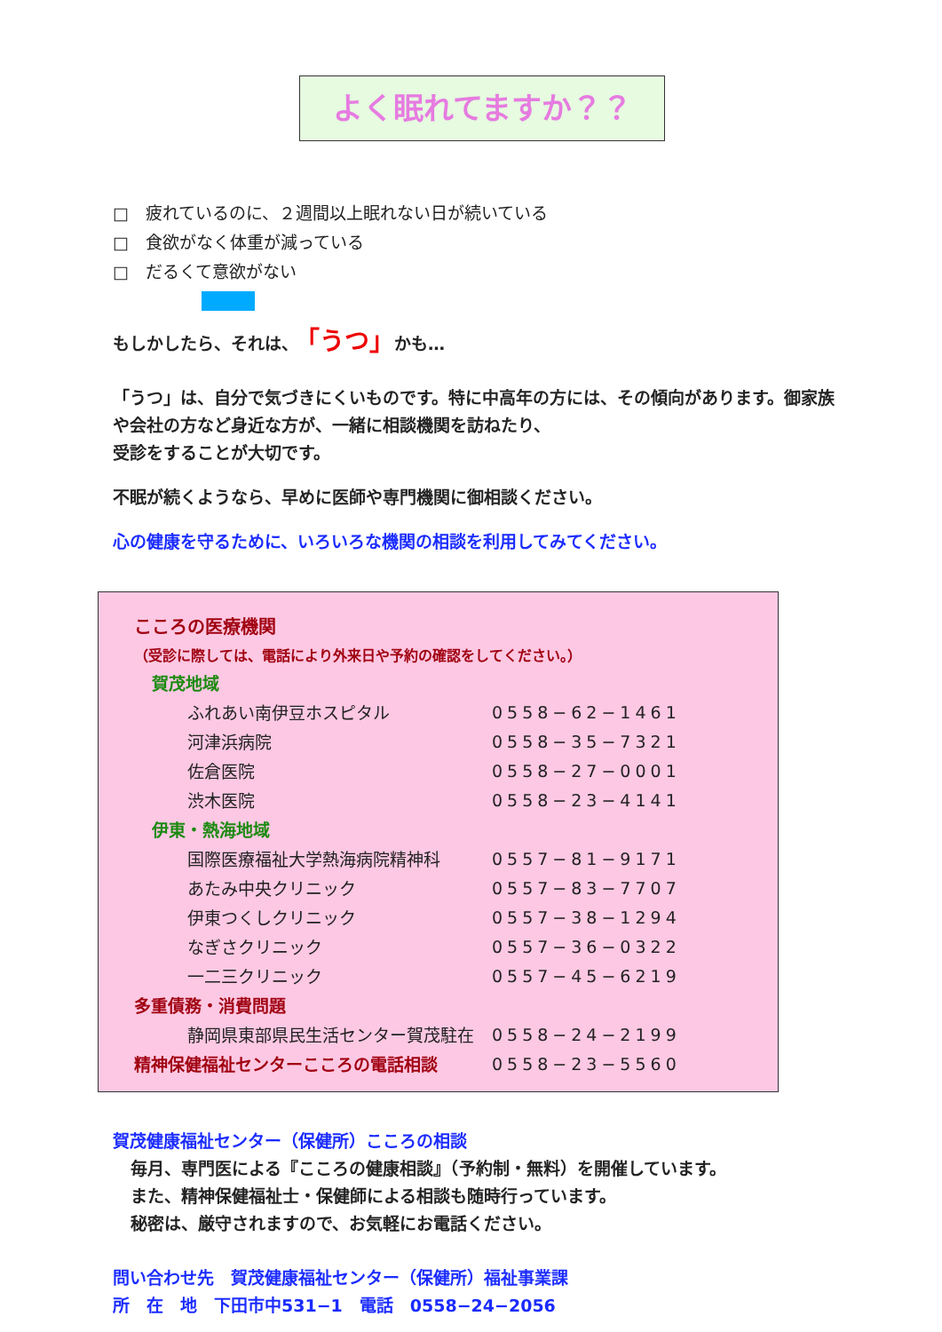よく眠れてますか？？
□　疲れているのに、２週間以上眠れない日が続いている
□　食欲がなく体重が減っている
□　だるくて意欲がない
もしかしたら、それは、　「うつ」かも…
「うつ」は、自分で気づきにくいものです。特に中高年の方には、その傾向があります。御家族や会社の方など身近な方が、一緒に相談機関を訪ねたり、
受診をすることが大切です。
不眠が続くようなら、早めに医師や専門機関に御相談ください。
心の健康を守るために、いろいろな機関の相談を利用してみてください。
| こころの医療機関 | |
| （受診に際しては、電話により外来日や予約の確認をしてください。） | |
| 賀茂地域 | |
| ふれあい南伊豆ホスピタル | 0558−62−1461 |
| 河津浜病院 | 0558−35−7321 |
| 佐倉医院 | 0558−27−0001 |
| 渋木医院 | 0558−23−4141 |
| 伊東・熱海地域 | |
| 国際医療福祉大学熱海病院精神科 | 0557−81−9171 |
| あたみ中央クリニック | 0557−83−7707 |
| 伊東つくしクリニック | 0557−38−1294 |
| なぎさクリニック | 0557−36−0322 |
| 一二三クリニック | 0557−45−6219 |
| 多重債務・消費問題 | |
| 静岡県東部県民生活センター賀茂駐在 | 0558−24−2199 |
| 精神保健福祉センターこころの電話相談 | 0558−23−5560 |
賀茂健康福祉センター（保健所）こころの相談
毎月、専門医による『こころの健康相談』（予約制・無料）を開催しています。
また、精神保健福祉士・保健師による相談も随時行っています。
秘密は、厳守されますので、お気軽にお電話ください。
問い合わせ先　賀茂健康福祉センター（保健所）福祉事業課
所　在　地　下田市中531−1　電話　0558−24−2056